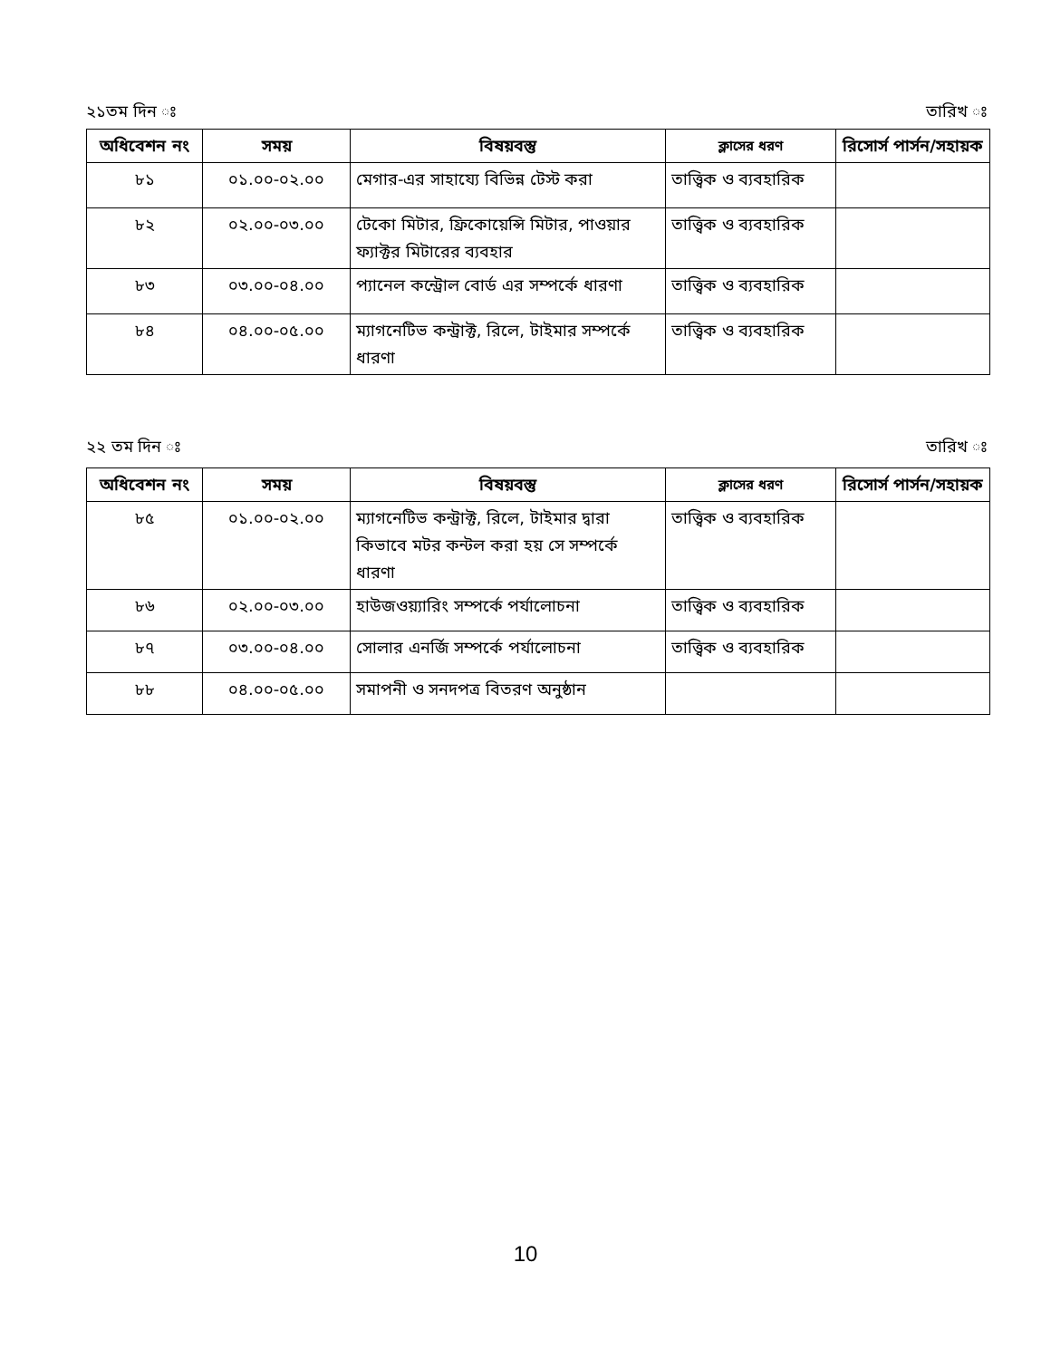২১তম দিন ঃ তারিখ ঃ
| অধিবেশন নং | সময় | বিষয়বস্তু | ক্লাসের ধরণ | রিসোর্স পার্সন/সহায়ক |
| --- | --- | --- | --- | --- |
| ৮১ | ০১.০০-০২.০০ | মেগার-এর সাহায্যে বিভিন্ন টেস্ট করা | তাত্ত্বিক ও ব্যবহারিক | |
| ৮২ | ০২.০০-০৩.০০ | টেকো মিটার, ফ্রিকোয়েন্সি মিটার, পাওয়ার ফ্যাক্টর মিটারের ব্যবহার | তাত্ত্বিক ও ব্যবহারিক | |
| ৮৩ | ০৩.০০-০৪.০০ | প্যানেল কন্ট্রোল বোর্ড এর সম্পর্কে ধারণা | তাত্ত্বিক ও ব্যবহারিক | |
| ৮৪ | ০৪.০০-০৫.০০ | ম্যাগনেটিভ কন্ট্রাক্ট, রিলে, টাইমার সম্পর্কে ধারণা | তাত্ত্বিক ও ব্যবহারিক | |
২২ তম দিন ঃ তারিখ ঃ
| অধিবেশন নং | সময় | বিষয়বস্তু | ক্লাসের ধরণ | রিসোর্স পার্সন/সহায়ক |
| --- | --- | --- | --- | --- |
| ৮৫ | ০১.০০-০২.০০ | ম্যাগনেটিভ কন্ট্রাক্ট, রিলে, টাইমার দ্বারা কিভাবে মটর কন্টল করা হয় সে সম্পর্কে ধারণা | তাত্ত্বিক ও ব্যবহারিক | |
| ৮৬ | ০২.০০-০৩.০০ | হাউজওয়্যারিং সম্পর্কে পর্যালোচনা | তাত্ত্বিক ও ব্যবহারিক | |
| ৮৭ | ০৩.০০-০৪.০০ | সোলার এনর্জি সম্পর্কে পর্যালোচনা | তাত্ত্বিক ও ব্যবহারিক | |
| ৮৮ | ০৪.০০-০৫.০০ | সমাপনী ও সনদপত্র বিতরণ অনুষ্ঠান | | |
10